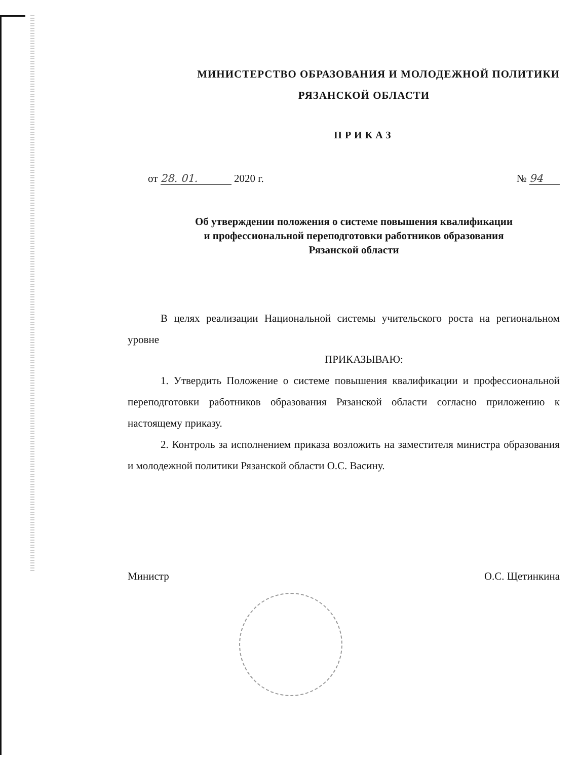МИНИСТЕРСТВО ОБРАЗОВАНИЯ И МОЛОДЕЖНОЙ ПОЛИТИКИ
РЯЗАНСКОЙ ОБЛАСТИ
ПРИКАЗ
от 28. 01. 2020 г. № 94
Об утверждении положения о системе повышения квалификации
и профессиональной переподготовки работников образования
Рязанской области
В целях реализации Национальной системы учительского роста на региональном уровне
ПРИКАЗЫВАЮ:
1. Утвердить Положение о системе повышения квалификации и профессиональной переподготовки работников образования Рязанской области согласно приложению к настоящему приказу.
2. Контроль за исполнением приказа возложить на заместителя министра образования и молодежной политики Рязанской области О.С. Васину.
Министр О.С. Щетинкина